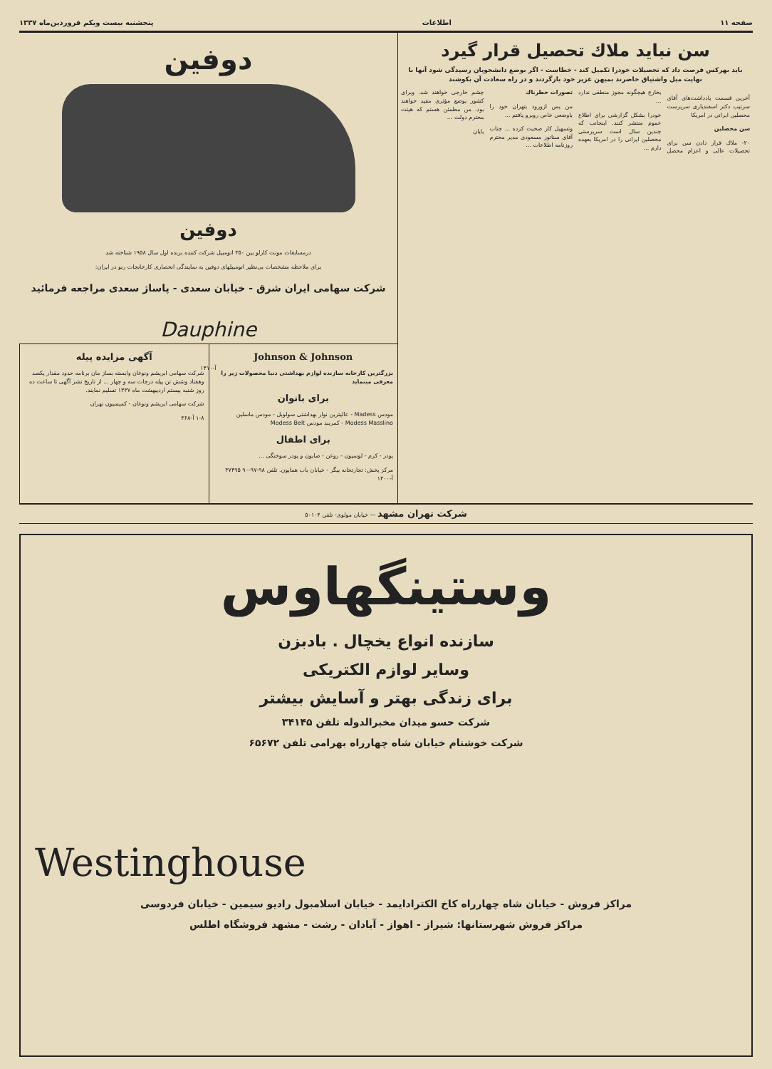صفحه ۱۱ اطلاعات پنجشنبه بیست ویکم فروردین‌ماه ۱۳۳۷
سن نباید ملاك تحصیل قرار گیرد
باید بهرکس فرصت داد که تحصیلات خودرا تکمیل کند - خطاست - اگر بوضع دانشجویان رسیدگی شود آنها با نهایت میل واشتیاق حاضرند بمیهن عزیز خود بازگردند و در راه سعادت آن بکوشند
آخرین قسمت یادداشت‌های آقای سرتیپ دکتر اسفندیاری سرپرست محصلین ایرانی در امریکا
سن محصلین
۲۰- ملاك قرار دادن سن برای تحصیلات عالی و اعزام محصل بخارج هیچگونه مجوز منطقی ندارد ...
خودرا بشکل گزارشی برای اطلاع عموم منتشر کنند. اینجانب که چندین سال است سرپرستی محصلین ایرانی را در امریکا بعهده دارم ...
تصورات خطرناك
من پس ازورود بتهران خود را باوضعی خاص روبرو یافتم ...
وتسهیل کار صحبت کرده ... جناب آقای سناتور مسعودی مدیر محترم روزنامه اطلاعات ...
چشم خارجی خواهند شد. وبرای کشور بوضع مؤثری مفید خواهند بود. من مطمئن هستم که هیئت محترم دولت ...
پایان
دوفین
دوفین
درمسابقات مونت کارلو بین ۳۵۰ اتومبیل شرکت کننده برنده اول سال ۱۹۵۸ شناخته شد
برای ملاحظه مشخصات بی‌نظیر اتومبیلهای دوفین به نمایندگی انحصاری کارخانجات رنو در ایران:
شرکت سهامی ایران شرق - خیابان سعدی - پاساژ سعدی مراجعه فرمائید
Dauphine
آ-۱۴۱۰
Johnson & Johnson
بزرگترین کارخانه سازنده لوازم بهداشتی دنیا محصولات زیر را معرفی مینماید
برای بانوان
مودس Madess - عالیترین نوار بهداشتی سولوبل - مودس ماسلین Modess Masslino - کمربند مودس Modess Belt
برای اطفال
پودر - کرم - لوسیون - روغن - صابون و پودر سوختگی ...
مرکز پخش: تجارتخانه بیگر - خیابان باب همایون. تلفن ۹۸-۹۷-۹۰ ۳۷۴۹۵ آ-۱۴۰۰
آگهی مزایده پیله
شرکت سهامی ابریشم ونوغان وابسته بساز مان برنامه حدود مقدار یکصد وهفتاد وشش تن پیله درجات سه و چهار ... از تاریخ نشر آگهی تا ساعت ده روز شنبه بیستم اردیبهشت ماه ۱۳۳۷ تسلیم نمایند.
شرکت سهامی ابریشم ونوغان - کمیسیون تهران
۱-۸ آ-۳۶۸
شرکت تهران مشهد — خیابان مولوی- تلفن ۵۰۱۰۴
وستینگهاوس
سازنده انواع یخچال . بادبزن
وسایر لوازم الکتریکی
برای زندگی بهتر و آسایش بیشتر
شرکت حسو میدان مخبرالدوله تلفن ۳۴۱۴۵
شرکت خوشنام خیابان شاه چهارراه بهرامی تلفن ۶۵۶۷۲
Westinghouse
مراکز فروش - خیابان شاه چهارراه کاخ الکترادایمد - خیابان اسلامبول رادیو سیمین - خیابان فردوسی
مراکز فروش شهرستانها: شیراز - اهواز - آبادان - رشت - مشهد فروشگاه اطلس